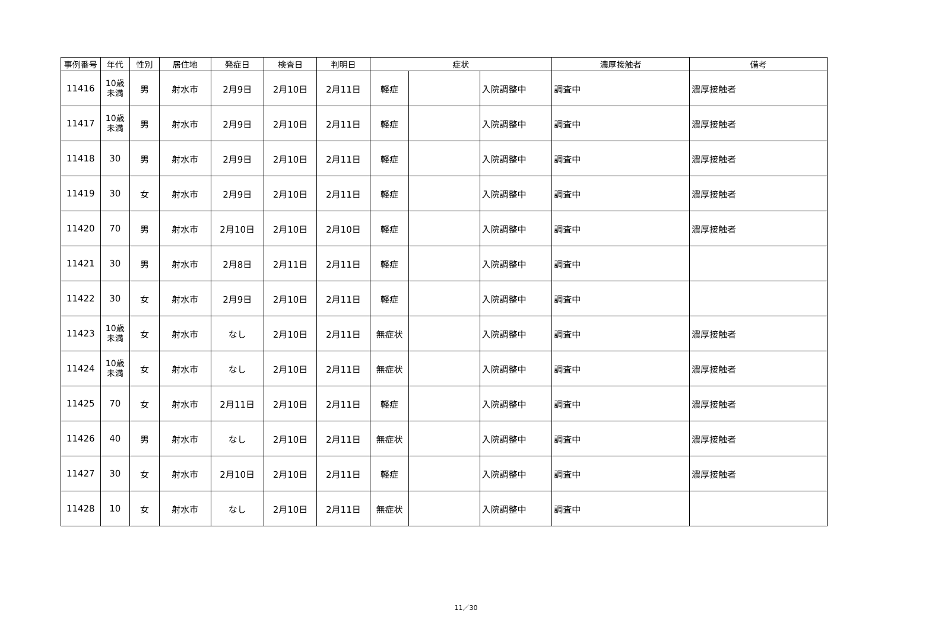| 事例番号 | 年代 | 性別 | 居住地 | 発症日 | 検査日 | 判明日 | 症状 | | | 濃厚接触者 | 備考 |
| --- | --- | --- | --- | --- | --- | --- | --- | --- | --- | --- | --- |
| 11416 | 10歳 未満 | 男 | 射水市 | 2月9日 | 2月10日 | 2月11日 | 軽症 | | 入院調整中 | 調査中 | 濃厚接触者 |
| 11417 | 10歳 未満 | 男 | 射水市 | 2月9日 | 2月10日 | 2月11日 | 軽症 | | 入院調整中 | 調査中 | 濃厚接触者 |
| 11418 | 30 | 男 | 射水市 | 2月9日 | 2月10日 | 2月11日 | 軽症 | | 入院調整中 | 調査中 | 濃厚接触者 |
| 11419 | 30 | 女 | 射水市 | 2月9日 | 2月10日 | 2月11日 | 軽症 | | 入院調整中 | 調査中 | 濃厚接触者 |
| 11420 | 70 | 男 | 射水市 | 2月10日 | 2月10日 | 2月10日 | 軽症 | | 入院調整中 | 調査中 | 濃厚接触者 |
| 11421 | 30 | 男 | 射水市 | 2月8日 | 2月11日 | 2月11日 | 軽症 | | 入院調整中 | 調査中 | |
| 11422 | 30 | 女 | 射水市 | 2月9日 | 2月10日 | 2月11日 | 軽症 | | 入院調整中 | 調査中 | |
| 11423 | 10歳 未満 | 女 | 射水市 | なし | 2月10日 | 2月11日 | 無症状 | | 入院調整中 | 調査中 | 濃厚接触者 |
| 11424 | 10歳 未満 | 女 | 射水市 | なし | 2月10日 | 2月11日 | 無症状 | | 入院調整中 | 調査中 | 濃厚接触者 |
| 11425 | 70 | 女 | 射水市 | 2月11日 | 2月10日 | 2月11日 | 軽症 | | 入院調整中 | 調査中 | 濃厚接触者 |
| 11426 | 40 | 男 | 射水市 | なし | 2月10日 | 2月11日 | 無症状 | | 入院調整中 | 調査中 | 濃厚接触者 |
| 11427 | 30 | 女 | 射水市 | 2月10日 | 2月10日 | 2月11日 | 軽症 | | 入院調整中 | 調査中 | 濃厚接触者 |
| 11428 | 10 | 女 | 射水市 | なし | 2月10日 | 2月11日 | 無症状 | | 入院調整中 | 調査中 | |
11／30